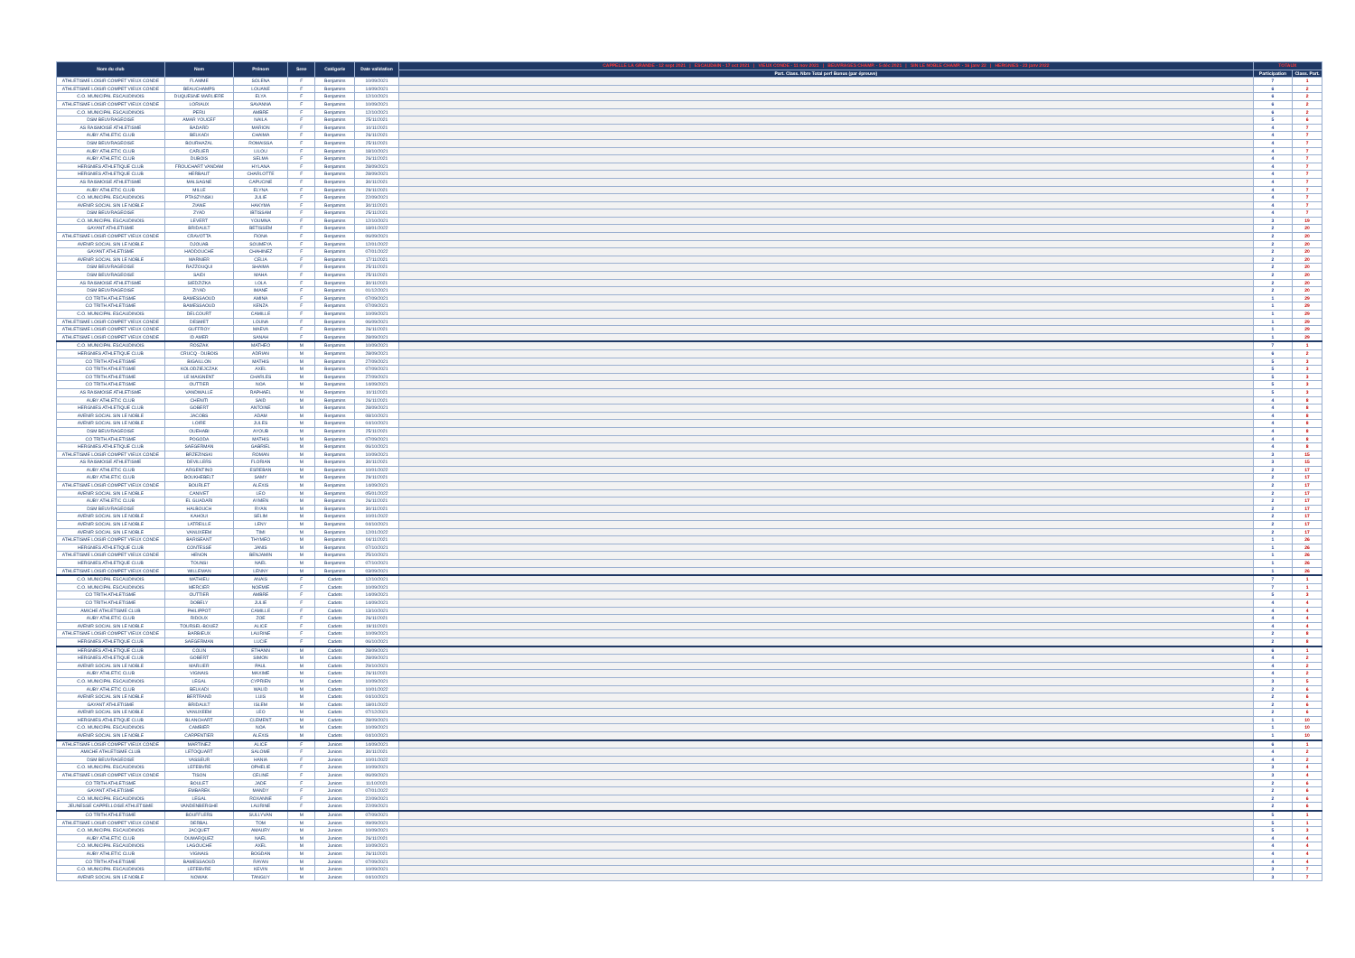| Nom du club | Nom | Prénom | Sexe | Catégorie | Date validation | CAPPELLE LA GRANDE - 12 sept 2021 / ESCAUDAIN - 17 oct 2021 / VIEUX CONDE - 11 nov 2021 / BEUVRAGES CHAMP. - 5 déc 2021 / SIN LE NOBLE CHAMP. - 16 janv 22 / HERGNIES - 23 janv 2022 | TOTAUX | |
| --- | --- | --- | --- | --- | --- | --- | --- | --- |
| | | | | | | Part. Class. Nbre Total perf Bonus (par épreuve) | Participation | Class. Part. |
| ATHLETISME LOISIR COMPET VIEUX CONDE | FLAMME | SOLENA | F | Benjamins | 10/09/2021 | | 7 | 1 |
| ATHLETISME LOISIR COMPET VIEUX CONDE | BEAUCHAMPS | LOUANE | F | Benjamins | 14/09/2021 | | 6 | 2 |
| C.O. MUNICIPAL ESCAUDINOIS | DUQUESNE MARLIERE | ELYA | F | Benjamins | 12/10/2021 | | 6 | 2 |
| ATHLETISME LOISIR COMPET VIEUX CONDE | LORIAUX | SAVANNA | F | Benjamins | 10/09/2021 | | 6 | 2 |
| C.O. MUNICIPAL ESCAUDINOIS | PERU | AMBRE | F | Benjamins | 12/10/2021 | | 6 | 2 |
| DSM BEUVRAGEOISE | AMAR YOUCEF | NAILA | F | Benjamins | 25/11/2021 | | 5 | 6 |
| AS RAISMOISE ATHLETISME | BADARD | MARION | F | Benjamins | 10/11/2021 | | 4 | 7 |
| AUBY ATHLETIC CLUB | BELKADI | CHAIMA | F | Benjamins | 26/11/2021 | | 4 | 7 |
| DSM BEUVRAGEOISE | BOURHAZAL | ROMAISSA | F | Benjamins | 25/11/2021 | | 4 | 7 |
| AUBY ATHLETIC CLUB | CARLIER | LILOU | F | Benjamins | 18/10/2021 | | 4 | 7 |
| AUBY ATHLETIC CLUB | DUBOIS | SELMA | F | Benjamins | 26/11/2021 | | 4 | 7 |
| HERGNIES ATHLETIQUE CLUB | FROUCHART VANDAM | HYLANA | F | Benjamins | 28/09/2021 | | 4 | 7 |
| HERGNIES ATHLETIQUE CLUB | HERBAUT | CHARLOTTE | F | Benjamins | 28/09/2021 | | 4 | 7 |
| AS RAISMOISE ATHLETISME | MALSAGNE | CAPUCINE | F | Benjamins | 30/11/2021 | | 4 | 7 |
| AUBY ATHLETIC CLUB | MILLE | ELYNA | F | Benjamins | 29/11/2021 | | 4 | 7 |
| C.O. MUNICIPAL ESCAUDINOIS | PTASZYNSKI | JULIE | F | Benjamins | 22/09/2021 | | 4 | 7 |
| AVENIR SOCIAL SIN LE NOBLE | ZIANE | HAKYMA | F | Benjamins | 30/11/2021 | | 4 | 7 |
| DSM BEUVRAGEOISE | ZYAD | IBTISSAM | F | Benjamins | 25/11/2021 | | 4 | 7 |
| C.O. MUNICIPAL ESCAUDINOIS | LEVERT | YOUMNA | F | Benjamins | 12/10/2021 | | 3 | 19 |
| GAYANT ATHLETISME | BRIDAULT | BETISSEM | F | Benjamins | 18/01/2022 | | 2 | 20 |
| ATHLETISME LOISIR COMPET VIEUX CONDE | CRAVOTTA | FIONA | F | Benjamins | 06/09/2021 | | 2 | 20 |
| AVENIR SOCIAL SIN LE NOBLE | DJOUAB | SOUMEYA | F | Benjamins | 12/01/2022 | | 2 | 20 |
| GAYANT ATHLETISME | HADDOUCHE | CHAHINEZ | F | Benjamins | 07/01/2022 | | 2 | 20 |
| AVENIR SOCIAL SIN LE NOBLE | MARNIER | CELIA | F | Benjamins | 17/11/2021 | | 2 | 20 |
| DSM BEUVRAGEOISE | RAZZOUQUI | SHAIMA | F | Benjamins | 25/11/2021 | | 2 | 20 |
| DSM BEUVRAGEOISE | SAIDI | MAHA | F | Benjamins | 25/11/2021 | | 2 | 20 |
| AS RAISMOISE ATHLETISME | SIEDZIZKA | LOLA | F | Benjamins | 30/11/2021 | | 2 | 20 |
| DSM BEUVRAGEOISE | ZIYAD | IMANE | F | Benjamins | 01/12/2021 | | 2 | 20 |
| CO TRITH ATHLETISME | BAMESSAOUD | AMINA | F | Benjamins | 07/09/2021 | | 1 | 29 |
| CO TRITH ATHLETISME | BAMESSAOUD | KENZA | F | Benjamins | 07/09/2021 | | 1 | 29 |
| C.O. MUNICIPAL ESCAUDINOIS | DELCOURT | CAMILLE | F | Benjamins | 10/09/2021 | | 1 | 29 |
| ATHLETISME LOISIR COMPET VIEUX CONDE | DESMET | LOUNA | F | Benjamins | 06/09/2021 | | 1 | 29 |
| ATHLETISME LOISIR COMPET VIEUX CONDE | GUFFROY | MAEVA | F | Benjamins | 26/11/2021 | | 1 | 29 |
| ATHLETISME LOISIR COMPET VIEUX CONDE | ID AMER | SANAH | F | Benjamins | 28/09/2021 | | 1 | 29 |
| C.O. MUNICIPAL ESCAUDINOIS | ROSZAK | MATHEO | M | Benjamins | 10/09/2021 | | 7 | 1 |
| HERGNIES ATHLETIQUE CLUB | CRUCQ - DUBOIS | ADRIAN | M | Benjamins | 28/09/2021 | | 6 | 2 |
| CO TRITH ATHLETISME | BIGAILLON | MATHIS | M | Benjamins | 27/09/2021 | | 5 | 3 |
| CO TRITH ATHLETISME | KOLODZIEJCZAK | AXEL | M | Benjamins | 07/09/2021 | | 5 | 3 |
| CO TRITH ATHLETISME | LE MAIGNENT | CHARLES | M | Benjamins | 27/09/2021 | | 5 | 3 |
| CO TRITH ATHLETISME | OUTTIER | NOA | M | Benjamins | 14/09/2021 | | 5 | 3 |
| AS RAISMOISE ATHLETISME | VANDWALLE | RAPHAEL | M | Benjamins | 10/11/2021 | | 5 | 3 |
| AUBY ATHLETIC CLUB | CHENITI | SAID | M | Benjamins | 26/11/2021 | | 4 | 8 |
| HERGNIES ATHLETIQUE CLUB | GOBERT | ANTOINE | M | Benjamins | 28/09/2021 | | 4 | 8 |
| AVENIR SOCIAL SIN LE NOBLE | JACOBS | ADAM | M | Benjamins | 08/10/2021 | | 4 | 8 |
| AVENIR SOCIAL SIN LE NOBLE | LOIRE | JULES | M | Benjamins | 04/10/2021 | | 4 | 8 |
| DSM BEUVRAGEOISE | OUEHABI | AYOUB | M | Benjamins | 25/11/2021 | | 4 | 8 |
| CO TRITH ATHLETISME | POGODA | MATHIS | M | Benjamins | 07/09/2021 | | 4 | 8 |
| HERGNIES ATHLETIQUE CLUB | SAEGERMAN | GABRIEL | M | Benjamins | 06/10/2021 | | 4 | 8 |
| ATHLETISME LOISIR COMPET VIEUX CONDE | BRZEZINSKI | ROMAN | M | Benjamins | 10/09/2021 | | 3 | 15 |
| AS RAISMOISE ATHLETISME | DEVILLERS | FLORIAN | M | Benjamins | 30/11/2021 | | 3 | 15 |
| AUBY ATHLETIC CLUB | ARGENTINO | ESREBAN | M | Benjamins | 10/01/2022 | | 2 | 17 |
| AUBY ATHLETIC CLUB | BOUKHEBELT | SAMY | M | Benjamins | 29/11/2021 | | 2 | 17 |
| ATHLETISME LOISIR COMPET VIEUX CONDE | BOURLET | ALEXIS | M | Benjamins | 14/09/2021 | | 2 | 17 |
| AVENIR SOCIAL SIN LE NOBLE | CANIVET | LEO | M | Benjamins | 05/01/2022 | | 2 | 17 |
| AUBY ATHLETIC CLUB | EL GUADARI | AYMEN | M | Benjamins | 26/11/2021 | | 2 | 17 |
| DSM BEUVRAGEOISE | HALBOUCH | RYAN | M | Benjamins | 30/11/2021 | | 2 | 17 |
| AVENIR SOCIAL SIN LE NOBLE | KAHOUI | SELIM | M | Benjamins | 10/01/2022 | | 2 | 17 |
| AVENIR SOCIAL SIN LE NOBLE | LATREILLE | LENY | M | Benjamins | 04/10/2021 | | 2 | 17 |
| AVENIR SOCIAL SIN LE NOBLE | VANUXEEM | TIMI | M | Benjamins | 12/01/2022 | | 2 | 17 |
| ATHLETISME LOISIR COMPET VIEUX CONDE | BARISEANT | THYMEO | M | Benjamins | 04/11/2021 | | 1 | 26 |
| HERGNIES ATHLETIQUE CLUB | CONTESSE | JANIS | M | Benjamins | 07/10/2021 | | 1 | 26 |
| ATHLETISME LOISIR COMPET VIEUX CONDE | HENON | BENJAMIN | M | Benjamins | 25/10/2021 | | 1 | 26 |
| HERGNIES ATHLETIQUE CLUB | TOUNSI | NAEL | M | Benjamins | 07/10/2021 | | 1 | 26 |
| ATHLETISME LOISIR COMPET VIEUX CONDE | WILLEMAN | LENNY | M | Benjamins | 03/09/2021 | | 1 | 26 |
| C.O. MUNICIPAL ESCAUDINOIS | MATHIEU | ANAIS | F | Cadets | 12/10/2021 | | 7 | 1 |
| C.O. MUNICIPAL ESCAUDINOIS | MERCIER | NOEMIE | F | Cadets | 10/09/2021 | | 7 | 1 |
| CO TRITH ATHLETISME | OUTTIER | AMBRE | F | Cadets | 14/09/2021 | | 5 | 3 |
| CO TRITH ATHLETISME | DOBELY | JULIE | F | Cadets | 14/09/2021 | | 4 | 4 |
| AMICHE ATHLETISME CLUB | PHILIPPOT | CAMILLE | F | Cadets | 13/10/2021 | | 4 | 4 |
| AUBY ATHLETIC CLUB | RIDOUX | ZOE | F | Cadets | 26/11/2021 | | 4 | 4 |
| AVENIR SOCIAL SIN LE NOBLE | TOURSEL-BOUEZ | ALICE | F | Cadets | 19/11/2021 | | 4 | 4 |
| ATHLETISME LOISIR COMPET VIEUX CONDE | BARBIEUX | LAURINE | F | Cadets | 10/09/2021 | | 2 | 8 |
| HERGNIES ATHLETIQUE CLUB | SAEGERMAN | LUCIE | F | Cadets | 06/10/2021 | | 2 | 8 |
| HERGNIES ATHLETIQUE CLUB | COLIN | ETHANN | M | Cadets | 28/09/2021 | | 6 | 1 |
| HERGNIES ATHLETIQUE CLUB | GOBERT | SIMON | M | Cadets | 28/09/2021 | | 4 | 2 |
| AVENIR SOCIAL SIN LE NOBLE | MARLIER | PAUL | M | Cadets | 29/10/2021 | | 4 | 2 |
| AUBY ATHLETIC CLUB | VIGNAIS | MAXIME | M | Cadets | 26/11/2021 | | 4 | 2 |
| C.O. MUNICIPAL ESCAUDINOIS | LEGAL | CYPRIEN | M | Cadets | 10/09/2021 | | 3 | 5 |
| AUBY ATHLETIC CLUB | BELKADI | WALID | M | Cadets | 10/01/2022 | | 2 | 6 |
| AVENIR SOCIAL SIN LE NOBLE | BERTRAND | LUIS | M | Cadets | 04/10/2021 | | 2 | 6 |
| GAYANT ATHLETISME | BRIDAULT | ISLEM | M | Cadets | 18/01/2022 | | 2 | 6 |
| AVENIR SOCIAL SIN LE NOBLE | VANUXEEM | LEO | M | Cadets | 07/12/2021 | | 2 | 6 |
| HERGNIES ATHLETIQUE CLUB | BLANCHART | CLEMENT | M | Cadets | 28/09/2021 | | 1 | 10 |
| C.O. MUNICIPAL ESCAUDINOIS | CAMBIER | NOA | M | Cadets | 10/09/2021 | | 1 | 10 |
| AVENIR SOCIAL SIN LE NOBLE | CARPENTIER | ALEXIS | M | Cadets | 04/10/2021 | | 1 | 10 |
| ATHLETISME LOISIR COMPET VIEUX CONDE | MARTINEZ | ALICE | F | Juniors | 14/09/2021 | | 6 | 1 |
| AMICHE ATHLETISME CLUB | LETOQUART | SALOME | F | Juniors | 30/11/2021 | | 4 | 2 |
| DSM BEUVRAGEOISE | VASSEUR | HANIA | F | Juniors | 10/01/2022 | | 4 | 2 |
| C.O. MUNICIPAL ESCAUDINOIS | LEFEBVRE | OPHELIE | F | Juniors | 10/09/2021 | | 3 | 4 |
| ATHLETISME LOISIR COMPET VIEUX CONDE | TISON | CELINE | F | Juniors | 06/09/2021 | | 3 | 4 |
| CO TRITH ATHLETISME | BOULET | JADE | F | Juniors | 11/10/2021 | | 2 | 6 |
| GAYANT ATHLETISME | EMBAREK | MANDY | F | Juniors | 07/01/2022 | | 2 | 6 |
| C.O. MUNICIPAL ESCAUDINOIS | LEGAL | ROXANNE | F | Juniors | 22/09/2021 | | 2 | 6 |
| JEUNESSE CAPPELLOISE ATHLETISME | VANDENBERGHE | LAURINE | F | Juniors | 22/09/2021 | | 2 | 6 |
| CO TRITH ATHLETISME | BOUFFLERS | SULLYVAN | M | Juniors | 07/09/2021 | | 5 | 1 |
| ATHLETISME LOISIR COMPET VIEUX CONDE | DERBAL | TOM | M | Juniors | 09/09/2021 | | 5 | 1 |
| C.O. MUNICIPAL ESCAUDINOIS | JACQUET | AMAURY | M | Juniors | 10/09/2021 | | 5 | 3 |
| AUBY ATHLETIC CLUB | DUMARQUEZ | NAEL | M | Juniors | 26/11/2021 | | 4 | 4 |
| C.O. MUNICIPAL ESCAUDINOIS | LAGOUCHE | AXEL | M | Juniors | 10/09/2021 | | 4 | 4 |
| AUBY ATHLETIC CLUB | VIGNAIS | BOGDAN | M | Juniors | 26/11/2021 | | 4 | 4 |
| CO TRITH ATHLETISME | BAMESSAOUD | RAYAN | M | Juniors | 07/09/2021 | | 4 | 4 |
| C.O. MUNICIPAL ESCAUDINOIS | LEFEBVRE | KEVIN | M | Juniors | 10/09/2021 | | 3 | 7 |
| AVENIR SOCIAL SIN LE NOBLE | NOWAK | TANGUY | M | Juniors | 04/10/2021 | | 3 | 7 |